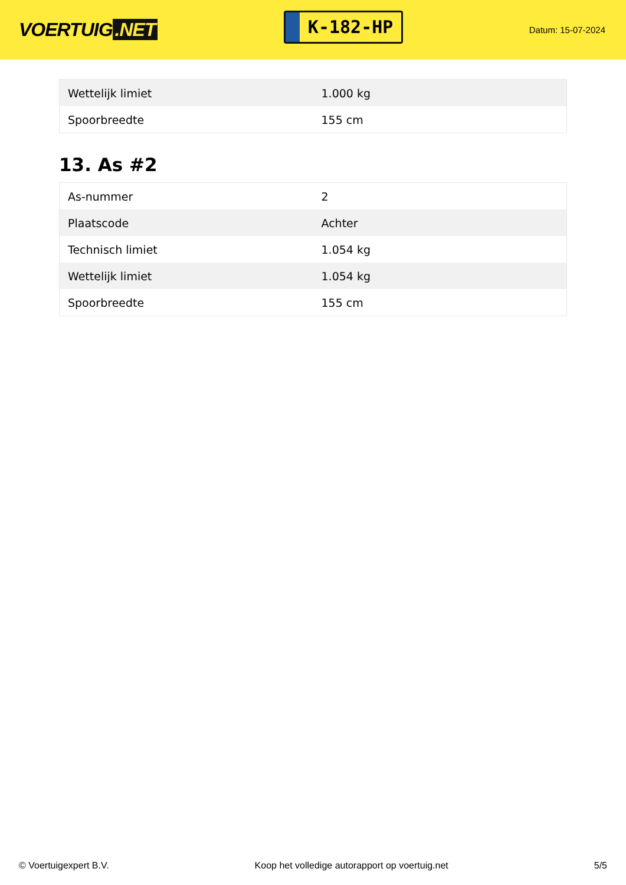VOERTUIG.NET
K-182-HP
Datum: 15-07-2024
| Wettelijk limiet | 1.000 kg |
| Spoorbreedte | 155 cm |
13. As #2
| As-nummer | 2 |
| Plaatscode | Achter |
| Technisch limiet | 1.054 kg |
| Wettelijk limiet | 1.054 kg |
| Spoorbreedte | 155 cm |
© Voertuigexpert B.V. Koop het volledige autorapport op voertuig.net 5/5